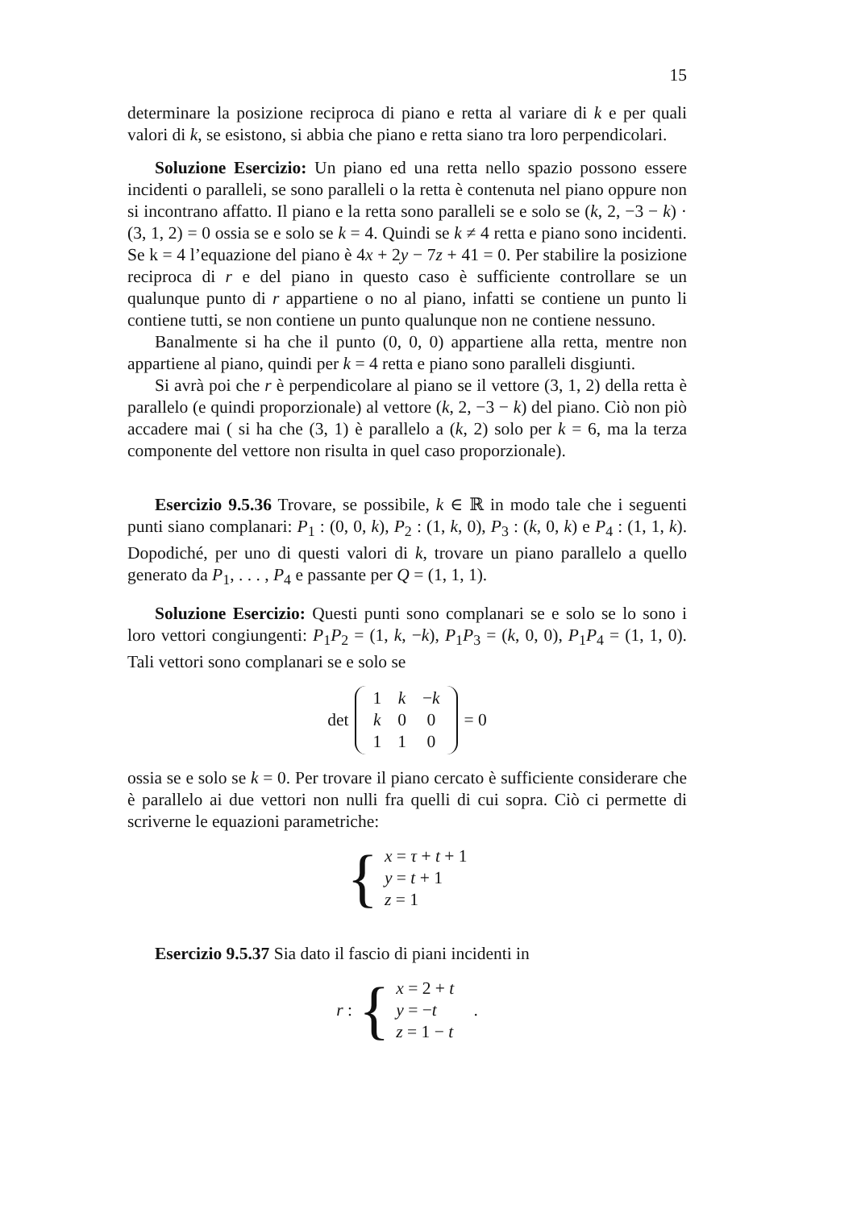15
determinare la posizione reciproca di piano e retta al variare di k e per quali valori di k, se esistono, si abbia che piano e retta siano tra loro perpendicolari.
Soluzione Esercizio: Un piano ed una retta nello spazio possono essere incidenti o paralleli, se sono paralleli o la retta è contenuta nel piano oppure non si incontrano affatto. Il piano e la retta sono paralleli se e solo se (k, 2, −3 − k) · (3, 1, 2) = 0 ossia se e solo se k = 4. Quindi se k ≠ 4 retta e piano sono incidenti. Se k = 4 l’equazione del piano è 4x + 2y − 7z + 41 = 0. Per stabilire la posizione reciproca di r e del piano in questo caso è sufficiente controllare se un qualunque punto di r appartiene o no al piano, infatti se contiene un punto li contiene tutti, se non contiene un punto qualunque non ne contiene nessuno.
Banalmente si ha che il punto (0, 0, 0) appartiene alla retta, mentre non appartiene al piano, quindi per k = 4 retta e piano sono paralleli disgiunti.
Si avrà poi che r è perpendicolare al piano se il vettore (3, 1, 2) della retta è parallelo (e quindi proporzionale) al vettore (k, 2, −3 − k) del piano. Ciò non piò accadere mai ( si ha che (3, 1) è parallelo a (k, 2) solo per k = 6, ma la terza componente del vettore non risulta in quel caso proporzionale).
Esercizio 9.5.36 Trovare, se possibile, k ∈ ℝ in modo tale che i seguenti punti siano complanari: P<sub>1</sub> : (0, 0, k), P<sub>2</sub> : (1, k, 0), P<sub>3</sub> : (k, 0, k) e P<sub>4</sub> : (1, 1, k). Dopodiché, per uno di questi valori di k, trovare un piano parallelo a quello generato da P<sub>1</sub>, . . . , P<sub>4</sub> e passante per Q = (1, 1, 1).
Soluzione Esercizio: Questi punti sono complanari se e solo se lo sono i loro vettori congiungenti: P<sub>1</sub>P<sub>2</sub> = (1, k, −k), P<sub>1</sub>P<sub>3</sub> = (k, 0, 0), P<sub>1</sub>P<sub>4</sub> = (1, 1, 0). Tali vettori sono complanari se e solo se
det
| 1 | k | − k |
| k | 0 | 0 |
| 1 | 1 | 0 |
= 0
ossia se e solo se k = 0. Per trovare il piano cercato è sufficiente considerare che è parallelo ai due vettori non nulli fra quelli di cui sopra. Ciò ci permette di scriverne le equazioni parametriche:
{ x = τ + t + 1
y = t + 1
z = 1
Esercizio 9.5.37 Sia dato il fascio di piani incidenti in
r : { x = 2 + t
y = −t
z = 1 − t .